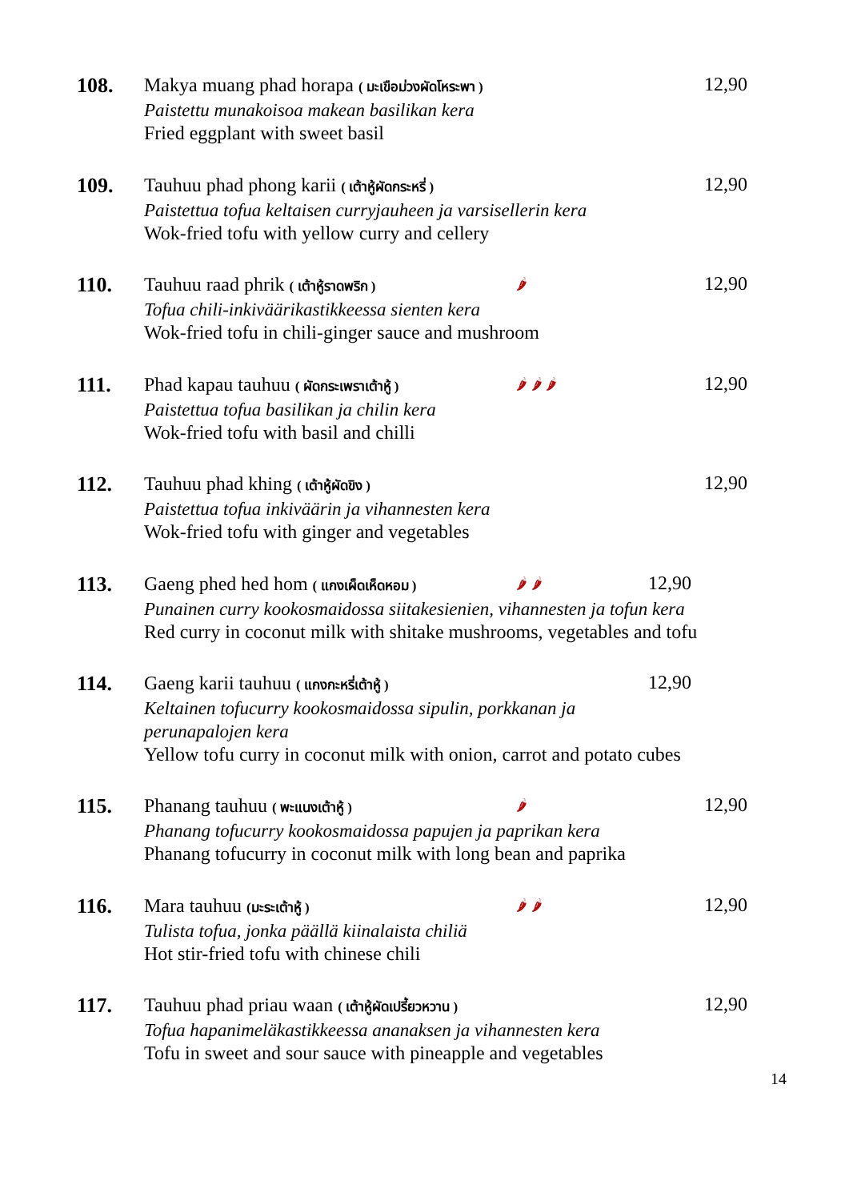108.
Makya muang phad horapa ( มะเขือม่วงผัดโหระพา )
Paistettu munakoisoa makean basilikan kera
Fried eggplant with sweet basil
12,90
109.
Tauhuu phad phong karii ( เต้าหู้ผัดกระหรี่ )
Paistettua tofua keltaisen curryjauheen ja varsisellerin kera
Wok-fried tofu with yellow curry and cellery
12,90
110.
Tauhuu raad phrik ( เต้าหู้ราดพริก ) 🌶
Tofua chili-inkiväärikastikkeessa sienten kera
Wok-fried tofu in chili-ginger sauce and mushroom
12,90
111.
Phad kapau tauhuu ( ผัดกระเพราเต้าหู้ ) 🌶 🌶 🌶
Paistettua tofua basilikan ja chilin kera
Wok-fried tofu with basil and chilli
12,90
112.
Tauhuu phad khing ( เต้าหู้ผัดขิง )
Paistettua tofua inkiväärin ja vihannesten kera
Wok-fried tofu with ginger and vegetables
12,90
113.
Gaeng phed hed hom ( แกงเผ็ดเห็ดหอม ) 🌶 🌶
Punainen curry kookosmaidossa siitakesienien, vihannesten ja tofun kera
Red curry in coconut milk with shitake mushrooms, vegetables and tofu
12,90
114.
Gaeng karii tauhuu ( แกงกะหรี่เต้าหู้ )
Keltainen tofucurry kookosmaidossa sipulin, porkkanan ja
perunapalojen kera
Yellow tofu curry in coconut milk with onion, carrot and potato cubes
12,90
115.
Phanang tauhuu ( พะแนงเต้าหู้ ) 🌶
Phanang tofucurry kookosmaidossa papujen ja paprikan kera
Phanang tofucurry in coconut milk with long bean and paprika
12,90
116.
Mara tauhuu (มะระเต้าหู้ ) 🌶 🌶
Tulista tofua, jonka päällä kiinalaista chiliä
Hot stir-fried tofu with chinese chili
12,90
117.
Tauhuu phad priau waan ( เต้าหู้ผัดเปรี้ยวหวาน )
Tofua hapanimeläkastikkeessa ananaksen ja vihannesten kera
Tofu in sweet and sour sauce with pineapple and vegetables
12,90
14